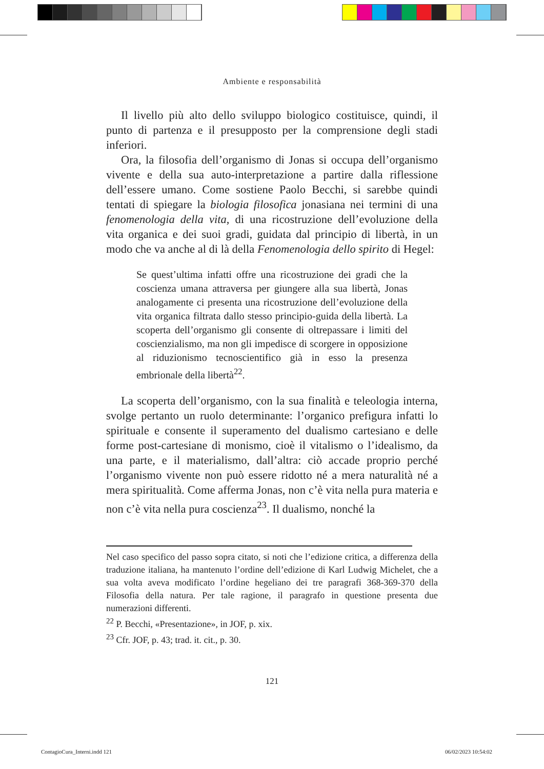Ambiente e responsabilità
Il livello più alto dello sviluppo biologico costituisce, quindi, il punto di partenza e il presupposto per la comprensione degli stadi inferiori.
Ora, la filosofia dell’organismo di Jonas si occupa dell’organismo vivente e della sua auto-interpretazione a partire dalla riflessione dell’essere umano. Come sostiene Paolo Becchi, si sarebbe quindi tentati di spiegare la biologia filosofica jonasiana nei termini di una fenomenologia della vita, di una ricostruzione dell’evoluzione della vita organica e dei suoi gradi, guidata dal principio di libertà, in un modo che va anche al di là della Fenomenologia dello spirito di Hegel:
Se quest’ultima infatti offre una ricostruzione dei gradi che la coscienza umana attraversa per giungere alla sua libertà, Jonas analogamente ci presenta una ricostruzione dell’evoluzione della vita organica filtrata dallo stesso principio-guida della libertà. La scoperta dell’organismo gli consente di oltrepassare i limiti del coscienzialismo, ma non gli impedisce di scorgere in opposizione al riduzionismo tecnoscientifico già in esso la presenza embrionale della libertà<sup>22</sup>.
La scoperta dell’organismo, con la sua finalità e teleologia interna, svolge pertanto un ruolo determinante: l’organico prefigura infatti lo spirituale e consente il superamento del dualismo cartesiano e delle forme post-cartesiane di monismo, cioè il vitalismo o l’idealismo, da una parte, e il materialismo, dall’altra: ciò accade proprio perché l’organismo vivente non può essere ridotto né a mera naturalità né a mera spiritualità. Come afferma Jonas, non c’è vita nella pura materia e non c’è vita nella pura coscienza<sup>23</sup>. Il dualismo, nonché la
Nel caso specifico del passo sopra citato, si noti che l’edizione critica, a differenza della traduzione italiana, ha mantenuto l’ordine dell’edizione di Karl Ludwig Michelet, che a sua volta aveva modificato l’ordine hegeliano dei tre paragrafi 368-369-370 della Filosofia della natura. Per tale ragione, il paragrafo in questione presenta due numerazioni differenti.
<sup>22</sup> P. Becchi, «Presentazione», in JOF, p. xix.
<sup>23</sup> Cfr. JOF, p. 43; trad. it. cit., p. 30.
121
ContagioCura_Interni.indd 121 06/02/2023 10:54:02